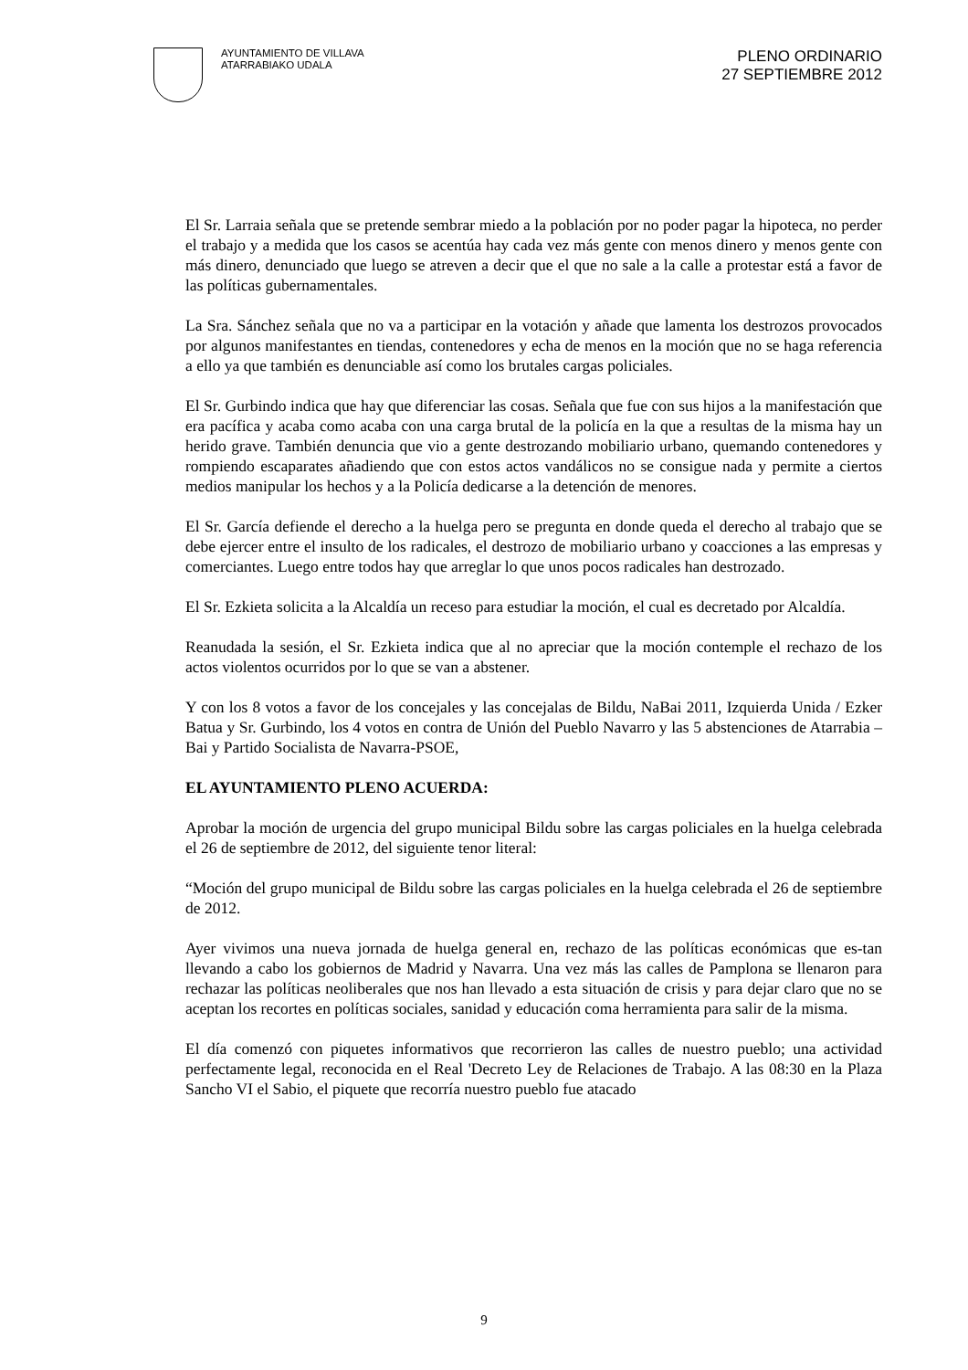AYUNTAMIENTO DE VILLAVA
ATARRABIAKO UDALA
PLENO ORDINARIO
27 SEPTIEMBRE 2012
El Sr. Larraia señala que se pretende sembrar miedo a la población por no poder pagar la hipoteca, no perder el trabajo y a medida que los casos se acentúa hay cada vez más gente con menos dinero y menos gente con más dinero, denunciado que luego se atreven a decir que el que no sale a la calle a protestar está a favor de las políticas gubernamentales.
La Sra. Sánchez señala que no va a participar en la votación y añade que lamenta los destrozos provocados por algunos manifestantes en tiendas, contenedores y echa de menos en la moción que no se haga referencia a ello ya que también es denunciable así como los brutales cargas policiales.
El Sr. Gurbindo indica que hay que diferenciar las cosas. Señala que fue con sus hijos a la manifestación que era pacífica y acaba como acaba con una carga brutal de la policía en la que a resultas de la misma hay un herido grave. También denuncia que vio a gente destrozando mobiliario urbano, quemando contenedores y rompiendo escaparates añadiendo que con estos actos vandálicos no se consigue nada y permite a ciertos medios manipular los hechos y a la Policía dedicarse a la detención de menores.
El Sr. García defiende el derecho a la huelga pero se pregunta en donde queda el derecho al trabajo que se debe ejercer entre el insulto de los radicales, el destrozo de mobiliario urbano y coacciones a las empresas y comerciantes. Luego entre todos hay que arreglar lo que unos pocos radicales han destrozado.
El Sr. Ezkieta solicita a la Alcaldía un receso para estudiar la moción, el cual es decretado por Alcaldía.
Reanudada la sesión, el Sr. Ezkieta indica que al no apreciar que la moción contemple el rechazo de los actos violentos ocurridos por lo que se van a abstener.
Y con los 8 votos a favor de los concejales y las concejalas de Bildu, NaBai 2011, Izquierda Unida / Ezker Batua y Sr. Gurbindo, los 4 votos en contra de Unión del Pueblo Navarro y las 5 abstenciones de Atarrabia – Bai y Partido Socialista de Navarra-PSOE,
EL AYUNTAMIENTO PLENO ACUERDA:
Aprobar la moción de urgencia del grupo municipal Bildu sobre las cargas policiales en la huelga celebrada el 26 de septiembre de 2012, del siguiente tenor literal:
“Moción del grupo municipal de Bildu sobre las cargas policiales en la huelga celebrada el 26 de septiembre de 2012.
Ayer vivimos una nueva jornada de huelga general en, rechazo de las políticas económicas que es-tan llevando a cabo los gobiernos de Madrid y Navarra. Una vez más las calles de Pamplona se llenaron para rechazar las políticas neoliberales que nos han llevado a esta situación de crisis y para dejar claro que no se aceptan los recortes en políticas sociales, sanidad y educación coma herramienta para salir de la misma.
El día comenzó con piquetes informativos que recorrieron las calles de nuestro pueblo; una actividad perfectamente legal, reconocida en el Real 'Decreto Ley de Relaciones de Trabajo. A las 08:30 en la Plaza Sancho VI el Sabio, el piquete que recorría nuestro pueblo fue atacado
9